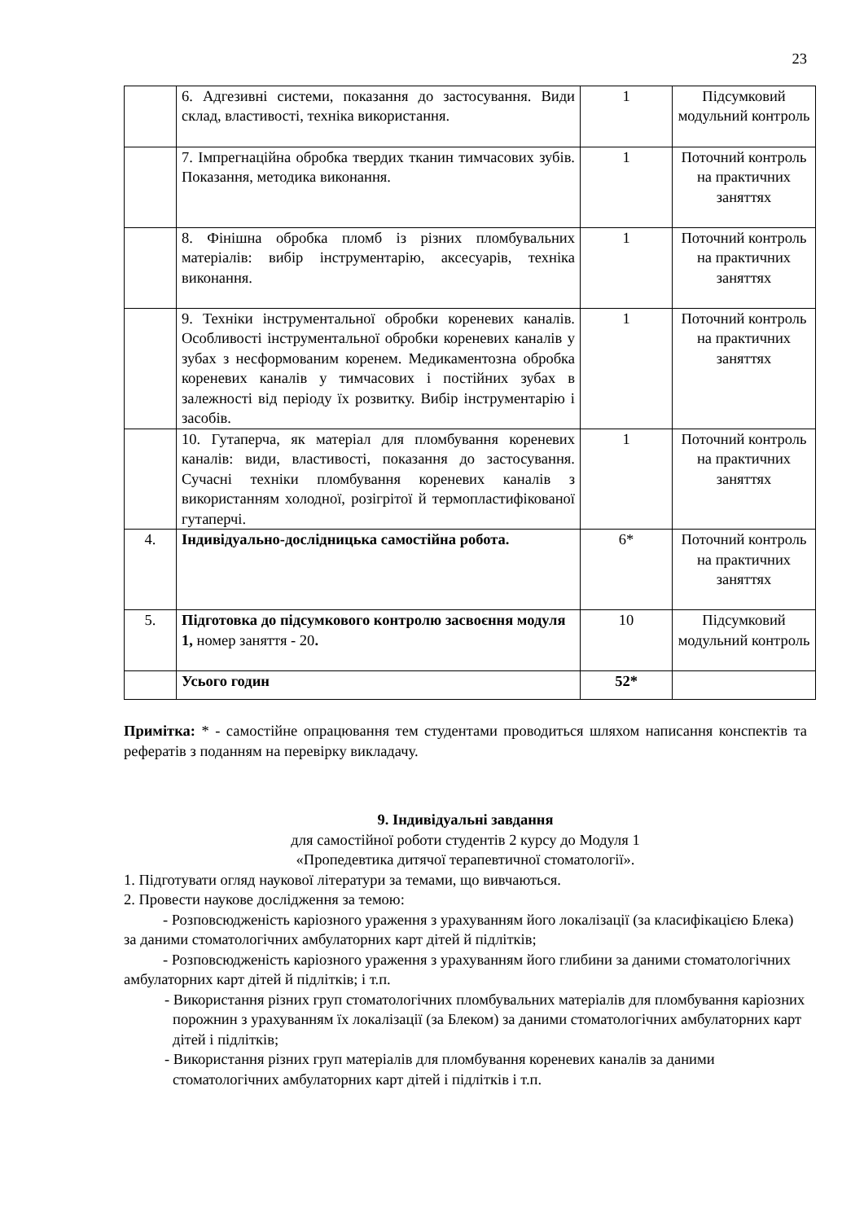23
| | 6. Адгезивні системи, показання до застосування. Види склад, властивості, техніка використання. | 1 | Підсумковий модульний контроль |
| | 7. Імпрегнаційна обробка твердих тканин тимчасових зубів. Показання, методика виконання. | 1 | Поточний контроль на практичних заняттях |
| | 8. Фінішна обробка пломб із різних пломбувальних матеріалів: вибір інструментарію, аксесуарів, техніка виконання. | 1 | Поточний контроль на практичних заняттях |
| | 9. Техніки інструментальної обробки кореневих каналів. Особливості інструментальної обробки кореневих каналів у зубах з несформованим коренем. Медикаментозна обробка кореневих каналів у тимчасових і постійних зубах в залежності від періоду їх розвитку. Вибір інструментарію і засобів. | 1 | Поточний контроль на практичних заняттях |
| | 10. Гутаперча, як матеріал для пломбування кореневих каналів: види, властивості, показання до застосування. Сучасні техніки пломбування кореневих каналів з використанням холодної, розігрітої й термопластифікованої гутаперчі. | 1 | Поточний контроль на практичних заняттях |
| 4. | Індивідуально-дослідницька самостійна робота. | 6* | Поточний контроль на практичних заняттях |
| 5. | Підготовка до підсумкового контролю засвоєння модуля 1, номер заняття - 20 . | 10 | Підсумковий модульний контроль |
| | Усього годин | 52* | |
Примітка: * - самостійне опрацювання тем студентами проводиться шляхом написання конспектів та рефератів з поданням на перевірку викладачу.
9. Індивідуальні завдання
для самостійної роботи студентів 2 курсу до Модуля 1
«Пропедевтика дитячої терапевтичної стоматології».
1. Підготувати огляд наукової літератури за темами, що вивчаються.
2. Провести наукове дослідження за темою:
- Розповсюдженість каріозного ураження з урахуванням його локалізації (за класифікацією Блека) за даними стоматологічних амбулаторних карт дітей й підлітків;
- Розповсюдженість каріозного ураження з урахуванням його глибини за даними стоматологічних амбулаторних карт дітей й підлітків; і т.п.
- Використання різних груп стоматологічних пломбувальних матеріалів для пломбування каріозних порожнин з урахуванням їх локалізації (за Блеком) за даними стоматологічних амбулаторних карт дітей і підлітків;
- Використання різних груп матеріалів для пломбування кореневих каналів за даними стоматологічних амбулаторних карт дітей і підлітків і т.п.